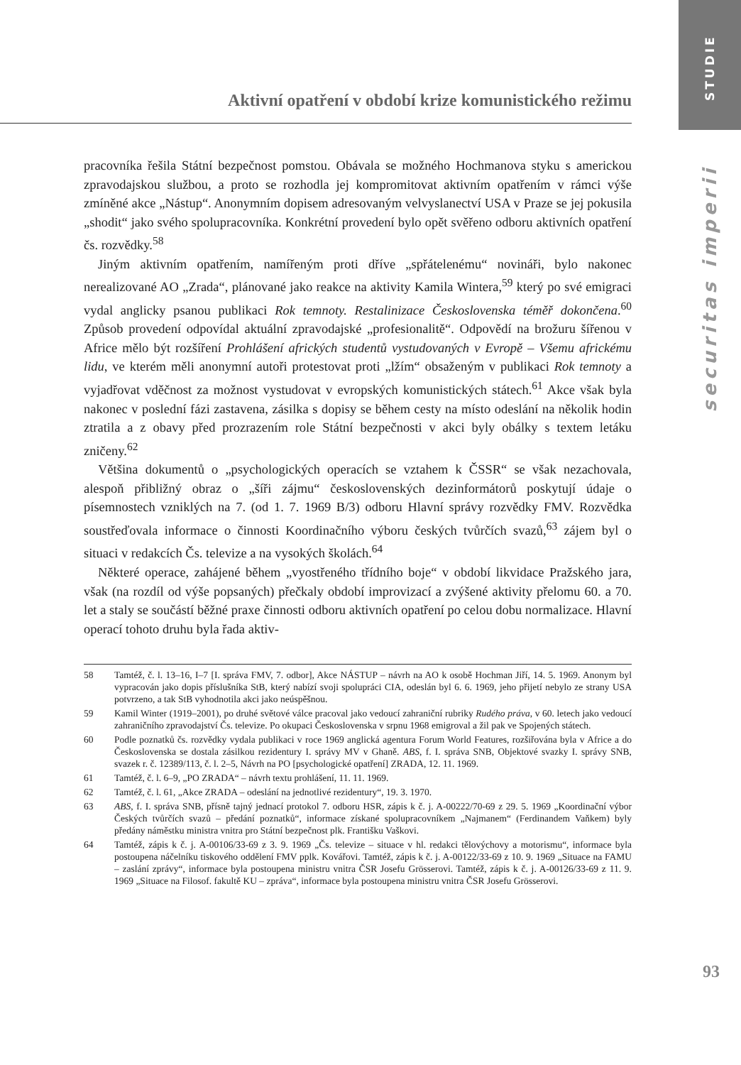STUDIE
securitas imperii
Aktivní opatření v období krize komunistického režimu
pracovníka řešila Státní bezpečnost pomstou. Obávala se možného Hochmanova styku s americkou zpravodajskou službou, a proto se rozhodla jej kompromitovat aktivním opatřením v rámci výše zmíněné akce „Nástup“. Anonymním dopisem adresovaným velvyslanectví USA v Praze se jej pokusila „shodit“ jako svého spolupracovníka. Konkrétní provedení bylo opět svěřeno odboru aktivních opatření čs. rozvědky.<sup>58</sup>
Jiným aktivním opatřením, namířeným proti dříve „spřátelenému“ novináři, bylo nakonec nerealizované AO „Zrada“, plánované jako reakce na aktivity Kamila Wintera,<sup>59</sup> který po své emigraci vydal anglicky psanou publikaci Rok temnoty. Restalinizace Československa téměř dokončena.<sup>60</sup> Způsob provedení odpovídal aktuální zpravodajské „profesionalitě“. Odpovědí na brožuru šířenou v Africe mělo být rozšíření Prohlášení afrických studentů vystudovaných v Evropě – Všemu africkému lidu, ve kterém měli anonymní autoři protestovat proti „lžím“ obsaženým v publikaci Rok temnoty a vyjadřovat vděčnost za možnost vystudovat v evropských komunistických státech.<sup>61</sup> Akce však byla nakonec v poslední fázi zastavena, zásilka s dopisy se během cesty na místo odeslání na několik hodin ztratila a z obavy před prozrazením role Státní bezpečnosti v akci byly obálky s textem letáku zničeny.<sup>62</sup>
Většina dokumentů o „psychologických operacích se vztahem k ČSSR“ se však nezachovala, alespoň přibližný obraz o „šíři zájmu“ československých dezinformátorů poskytují údaje o písemnostech vzniklých na 7. (od 1. 7. 1969 B/3) odboru Hlavní správy rozvědky FMV. Rozvědka soustřeďovala informace o činnosti Koordinačního výboru českých tvůrčích svazů,<sup>63</sup> zájem byl o situaci v redakcích Čs. televize a na vysokých školách.<sup>64</sup>
Některé operace, zahájené během „vyostřeného třídního boje“ v období likvidace Pražského jara, však (na rozdíl od výše popsaných) přečkaly období improvizací a zvýšené aktivity přelomu 60. a 70. let a staly se součástí běžné praxe činnosti odboru aktivních opatření po celou dobu normalizace. Hlavní operací tohoto druhu byla řada aktiv-
58 Tamtéž, č. l. 13–16, I–7 [I. správa FMV, 7. odbor], Akce NÁSTUP – návrh na AO k osobě Hochman Jiří, 14. 5. 1969. Anonym byl vypracován jako dopis příslušníka StB, který nabízí svoji spolupráci CIA, odeslán byl 6. 6. 1969, jeho přijetí nebylo ze strany USA potvrzeno, a tak StB vyhodnotila akci jako neúspěšnou.
59 Kamil Winter (1919–2001), po druhé světové válce pracoval jako vedoucí zahraniční rubriky Rudého práva, v 60. letech jako vedoucí zahraničního zpravodajství Čs. televize. Po okupaci Československa v srpnu 1968 emigroval a žil pak ve Spojených státech.
60 Podle poznatků čs. rozvědky vydala publikaci v roce 1969 anglická agentura Forum World Features, rozšiřována byla v Africe a do Československa se dostala zásilkou rezidentury I. správy MV v Ghaně. ABS, f. I. správa SNB, Objektové svazky I. správy SNB, svazek r. č. 12389/113, č. l. 2–5, Návrh na PO [psychologické opatření] ZRADA, 12. 11. 1969.
61 Tamtéž, č. l. 6–9, „PO ZRADA“ – návrh textu prohlášení, 11. 11. 1969.
62 Tamtéž, č. l. 61, „Akce ZRADA – odeslání na jednotlivé rezidentury“, 19. 3. 1970.
63 ABS, f. I. správa SNB, přísně tajný jednací protokol 7. odboru HSR, zápis k č. j. A-00222/70-69 z 29. 5. 1969 „Koordinační výbor Českých tvůrčích svazů – předání poznatků“, informace získané spolupracovníkem „Najmanem“ (Ferdinandem Vaňkem) byly předány náměstku ministra vnitra pro Státní bezpečnost plk. Františku Vaškovi.
64 Tamtéž, zápis k č. j. A-00106/33-69 z 3. 9. 1969 „Čs. televize – situace v hl. redakci tělovýchovy a motorismu“, informace byla postoupena náčelníku tiskového oddělení FMV pplk. Kovářovi. Tamtéž, zápis k č. j. A-00122/33-69 z 10. 9. 1969 „Situace na FAMU – zaslání zprávy“, informace byla postoupena ministru vnitra ČSR Josefu Grösserovi. Tamtéž, zápis k č. j. A-00126/33-69 z 11. 9. 1969 „Situace na Filosof. fakultě KU – zpráva“, informace byla postoupena ministru vnitra ČSR Josefu Grösserovi.
93